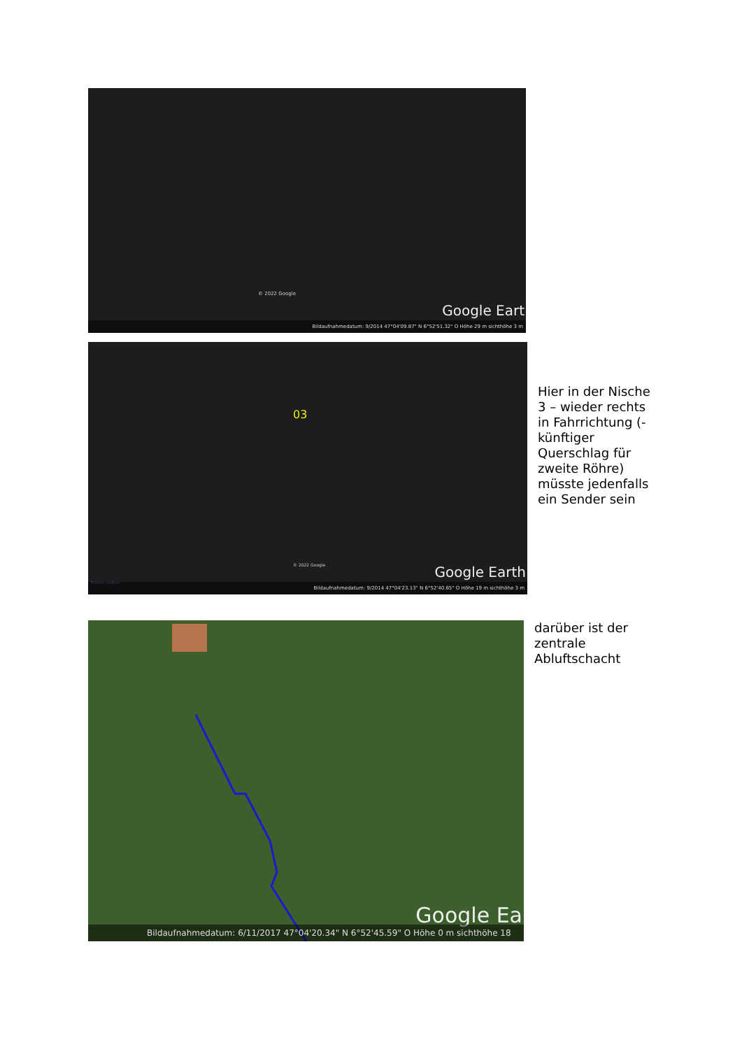© 2022 Google
Google Eart
Bildaufnahmedatum: 9/2014 47°04'09.87" N 6°52'51.32" O Höhe 29 m sichthöhe 3 m
03
© 2022 Google
Problem melden
Google Earth
Bildaufnahmedatum: 9/2014 47°04'23.13" N 6°52'40.65" O Höhe 19 m sichthöhe 3 m
Hier in der Nische 3 – wieder rechts in Fahrrichtung (-künftiger Querschlag für zweite Röhre) müsste jedenfalls ein Sender sein
Google Ea
Bildaufnahmedatum: 6/11/2017 47°04'20.34" N 6°52'45.59" O Höhe 0 m sichthöhe 18
darüber ist der
zentrale
Abluftschacht